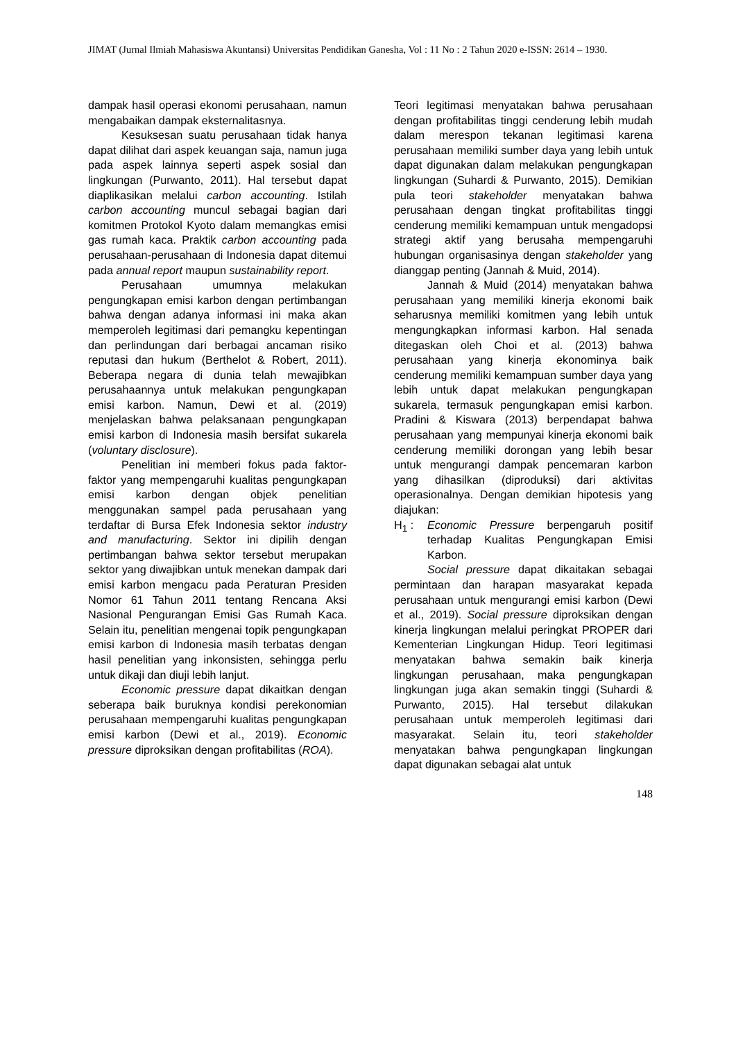JIMAT (Jurnal Ilmiah Mahasiswa Akuntansi) Universitas Pendidikan Ganesha, Vol : 11 No : 2 Tahun 2020 e-ISSN: 2614 – 1930.
dampak hasil operasi ekonomi perusahaan, namun mengabaikan dampak eksternalitasnya.
Kesuksesan suatu perusahaan tidak hanya dapat dilihat dari aspek keuangan saja, namun juga pada aspek lainnya seperti aspek sosial dan lingkungan (Purwanto, 2011). Hal tersebut dapat diaplikasikan melalui carbon accounting. Istilah carbon accounting muncul sebagai bagian dari komitmen Protokol Kyoto dalam memangkas emisi gas rumah kaca. Praktik carbon accounting pada perusahaan-perusahaan di Indonesia dapat ditemui pada annual report maupun sustainability report.
Perusahaan umumnya melakukan pengungkapan emisi karbon dengan pertimbangan bahwa dengan adanya informasi ini maka akan memperoleh legitimasi dari pemangku kepentingan dan perlindungan dari berbagai ancaman risiko reputasi dan hukum (Berthelot & Robert, 2011). Beberapa negara di dunia telah mewajibkan perusahaannya untuk melakukan pengungkapan emisi karbon. Namun, Dewi et al. (2019) menjelaskan bahwa pelaksanaan pengungkapan emisi karbon di Indonesia masih bersifat sukarela (voluntary disclosure).
Penelitian ini memberi fokus pada faktor-faktor yang mempengaruhi kualitas pengungkapan emisi karbon dengan objek penelitian menggunakan sampel pada perusahaan yang terdaftar di Bursa Efek Indonesia sektor industry and manufacturing. Sektor ini dipilih dengan pertimbangan bahwa sektor tersebut merupakan sektor yang diwajibkan untuk menekan dampak dari emisi karbon mengacu pada Peraturan Presiden Nomor 61 Tahun 2011 tentang Rencana Aksi Nasional Pengurangan Emisi Gas Rumah Kaca. Selain itu, penelitian mengenai topik pengungkapan emisi karbon di Indonesia masih terbatas dengan hasil penelitian yang inkonsisten, sehingga perlu untuk dikaji dan diuji lebih lanjut.
Economic pressure dapat dikaitkan dengan seberapa baik buruknya kondisi perekonomian perusahaan mempengaruhi kualitas pengungkapan emisi karbon (Dewi et al., 2019). Economic pressure diproksikan dengan profitabilitas (ROA).
Teori legitimasi menyatakan bahwa perusahaan dengan profitabilitas tinggi cenderung lebih mudah dalam merespon tekanan legitimasi karena perusahaan memiliki sumber daya yang lebih untuk dapat digunakan dalam melakukan pengungkapan lingkungan (Suhardi & Purwanto, 2015). Demikian pula teori stakeholder menyatakan bahwa perusahaan dengan tingkat profitabilitas tinggi cenderung memiliki kemampuan untuk mengadopsi strategi aktif yang berusaha mempengaruhi hubungan organisasinya dengan stakeholder yang dianggap penting (Jannah & Muid, 2014).
Jannah & Muid (2014) menyatakan bahwa perusahaan yang memiliki kinerja ekonomi baik seharusnya memiliki komitmen yang lebih untuk mengungkapkan informasi karbon. Hal senada ditegaskan oleh Choi et al. (2013) bahwa perusahaan yang kinerja ekonominya baik cenderung memiliki kemampuan sumber daya yang lebih untuk dapat melakukan pengungkapan sukarela, termasuk pengungkapan emisi karbon. Pradini & Kiswara (2013) berpendapat bahwa perusahaan yang mempunyai kinerja ekonomi baik cenderung memiliki dorongan yang lebih besar untuk mengurangi dampak pencemaran karbon yang dihasilkan (diproduksi) dari aktivitas operasionalnya. Dengan demikian hipotesis yang diajukan:
H<sub>1</sub> : Economic Pressure berpengaruh positif terhadap Kualitas Pengungkapan Emisi Karbon.
Social pressure dapat dikaitakan sebagai permintaan dan harapan masyarakat kepada perusahaan untuk mengurangi emisi karbon (Dewi et al., 2019). Social pressure diproksikan dengan kinerja lingkungan melalui peringkat PROPER dari Kementerian Lingkungan Hidup. Teori legitimasi menyatakan bahwa semakin baik kinerja lingkungan perusahaan, maka pengungkapan lingkungan juga akan semakin tinggi (Suhardi & Purwanto, 2015). Hal tersebut dilakukan perusahaan untuk memperoleh legitimasi dari masyarakat. Selain itu, teori stakeholder menyatakan bahwa pengungkapan lingkungan dapat digunakan sebagai alat untuk
148